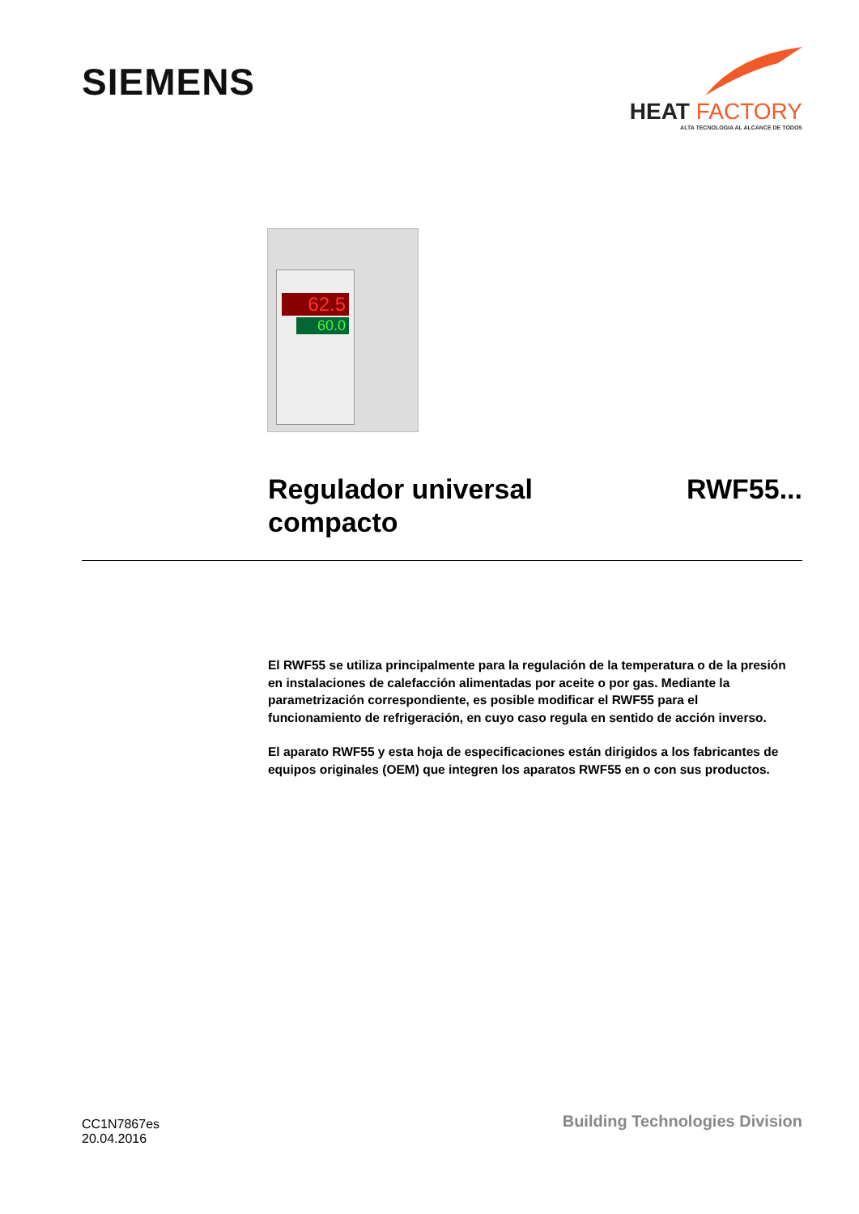SIEMENS
HEAT FACTORY
ALTA TECNOLOGIA AL ALCANCE DE TODOS
62.5
60.0
Regulador universal
compacto
RWF55...
El RWF55 se utiliza principalmente para la regulación de la temperatura o de la presión en instalaciones de calefacción alimentadas por aceite o por gas. Mediante la parametrización correspondiente, es posible modificar el RWF55 para el funcionamiento de refrigeración, en cuyo caso regula en sentido de acción inverso.
El aparato RWF55 y esta hoja de especificaciones están dirigidos a los fabricantes de equipos originales (OEM) que integren los aparatos RWF55 en o con sus productos.
CC1N7867es
20.04.2016
Building Technologies Division